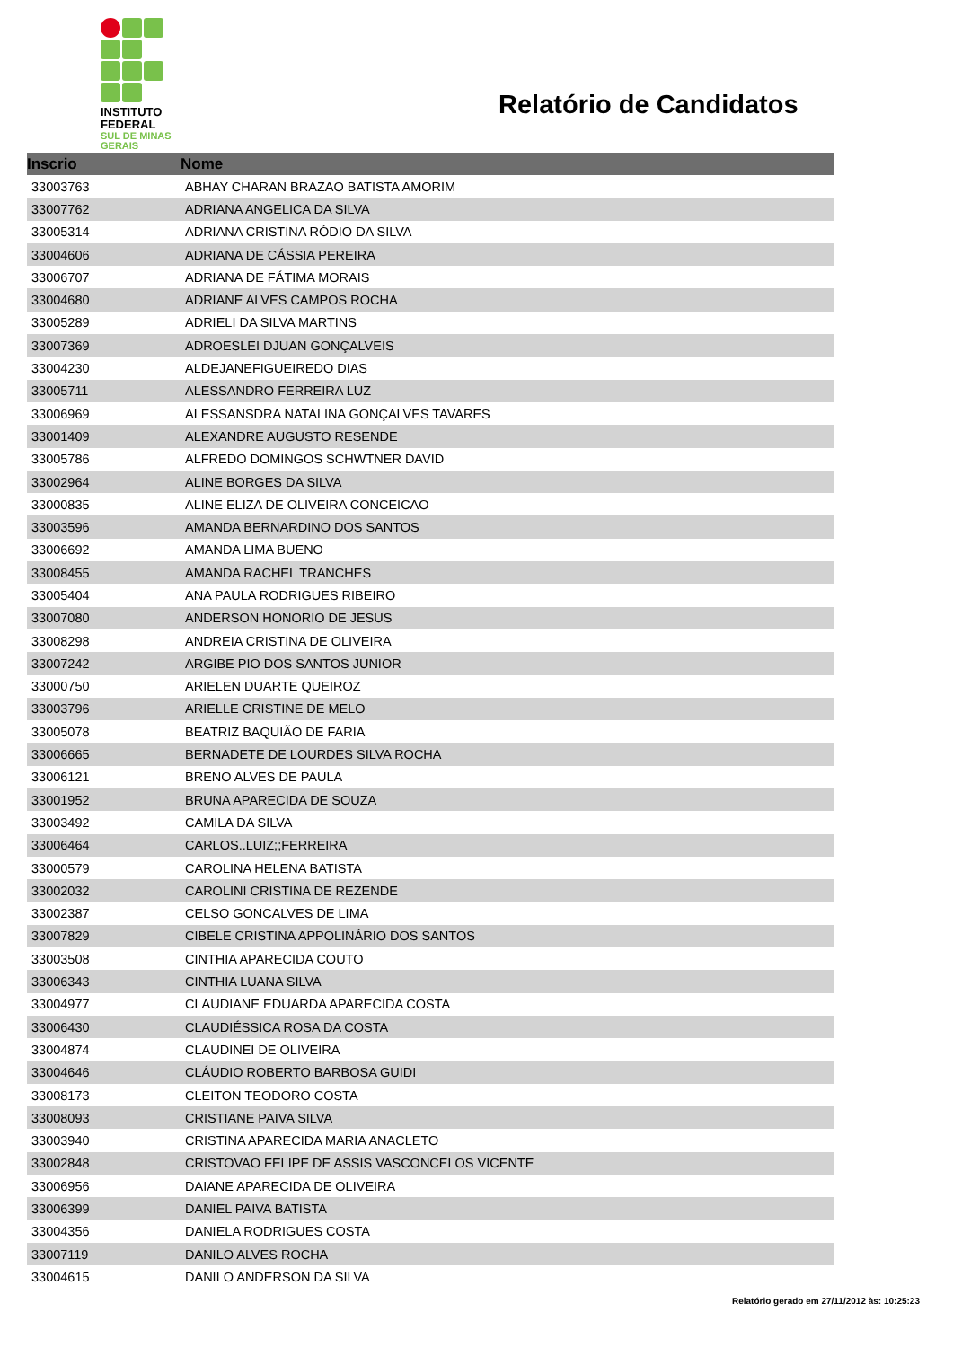INSTITUTO
FEDERAL
SUL DE MINAS
GERAIS
Relatório de Candidatos
| Inscrio | Nome |
| --- | --- |
| 33003763 | ABHAY CHARAN BRAZAO BATISTA AMORIM |
| 33007762 | ADRIANA ANGELICA DA SILVA |
| 33005314 | ADRIANA CRISTINA RÓDIO DA SILVA |
| 33004606 | ADRIANA DE CÁSSIA PEREIRA |
| 33006707 | ADRIANA DE FÁTIMA MORAIS |
| 33004680 | ADRIANE ALVES CAMPOS ROCHA |
| 33005289 | ADRIELI DA SILVA MARTINS |
| 33007369 | ADROESLEI DJUAN GONÇALVEIS |
| 33004230 | ALDEJANEFIGUEIREDO DIAS |
| 33005711 | ALESSANDRO FERREIRA LUZ |
| 33006969 | ALESSANSDRA NATALINA GONÇALVES TAVARES |
| 33001409 | ALEXANDRE AUGUSTO RESENDE |
| 33005786 | ALFREDO DOMINGOS SCHWTNER DAVID |
| 33002964 | ALINE BORGES DA SILVA |
| 33000835 | ALINE ELIZA DE OLIVEIRA CONCEICAO |
| 33003596 | AMANDA BERNARDINO DOS SANTOS |
| 33006692 | AMANDA LIMA BUENO |
| 33008455 | AMANDA RACHEL TRANCHES |
| 33005404 | ANA PAULA RODRIGUES RIBEIRO |
| 33007080 | ANDERSON HONORIO DE JESUS |
| 33008298 | ANDREIA CRISTINA DE OLIVEIRA |
| 33007242 | ARGIBE PIO DOS SANTOS JUNIOR |
| 33000750 | ARIELEN DUARTE QUEIROZ |
| 33003796 | ARIELLE CRISTINE DE MELO |
| 33005078 | BEATRIZ BAQUIÃO DE FARIA |
| 33006665 | BERNADETE DE LOURDES SILVA ROCHA |
| 33006121 | BRENO ALVES DE PAULA |
| 33001952 | BRUNA APARECIDA DE SOUZA |
| 33003492 | CAMILA DA SILVA |
| 33006464 | CARLOS..LUIZ;;FERREIRA |
| 33000579 | CAROLINA HELENA BATISTA |
| 33002032 | CAROLINI CRISTINA DE REZENDE |
| 33002387 | CELSO GONCALVES DE LIMA |
| 33007829 | CIBELE CRISTINA APPOLINÁRIO DOS SANTOS |
| 33003508 | CINTHIA APARECIDA COUTO |
| 33006343 | CINTHIA LUANA SILVA |
| 33004977 | CLAUDIANE EDUARDA APARECIDA COSTA |
| 33006430 | CLAUDIÉSSICA ROSA DA COSTA |
| 33004874 | CLAUDINEI DE OLIVEIRA |
| 33004646 | CLÁUDIO ROBERTO BARBOSA GUIDI |
| 33008173 | CLEITON TEODORO COSTA |
| 33008093 | CRISTIANE PAIVA SILVA |
| 33003940 | CRISTINA APARECIDA MARIA ANACLETO |
| 33002848 | CRISTOVAO FELIPE DE ASSIS VASCONCELOS VICENTE |
| 33006956 | DAIANE APARECIDA DE OLIVEIRA |
| 33006399 | DANIEL PAIVA BATISTA |
| 33004356 | DANIELA RODRIGUES COSTA |
| 33007119 | DANILO ALVES ROCHA |
| 33004615 | DANILO ANDERSON DA SILVA |
Relatório gerado em 27/11/2012 às: 10:25:23